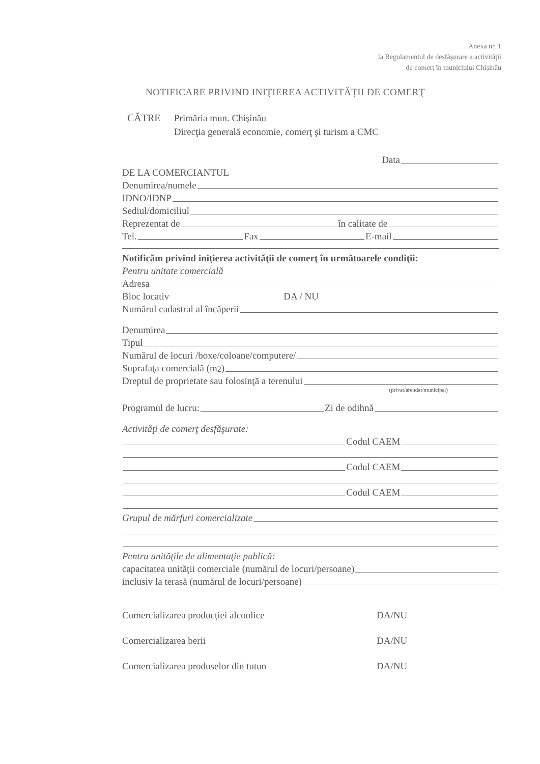Anexa nr. 1
la Regulamentul de desfăşurare a activităţii
de comerţ în municipiul Chişinău
NOTIFICARE PRIVIND INIŢIEREA ACTIVITĂŢII DE COMERŢ
CĂTRE Primăria mun. Chişinău
Direcţia generală economie, comerţ şi turism a CMC
Data
DE LA COMERCIANTUL
Denumirea/numele
IDNO/IDNP
Sediul/domiciliul
Reprezentat de în calitate de
Tel. Fax E-mail
Notificăm privind iniţierea activităţii de comerţ în următoarele condiţii:
Pentru unitate comercială
Adresa
Bloc locativ DA / NU
Numărul cadastral al încăperii
Denumirea
Tipul
Numărul de locuri /boxe/coloane/computere/
Suprafaţa comercială (m<sup>2</sup>)
Dreptul de proprietate sau folosinţă a terenului
(privat/arendat/municipal)
Programul de lucru: Zi de odihnă
Activităţi de comerţ desfăşurate:
Codul CAEM
Codul CAEM
Codul CAEM
Grupul de mărfuri comercializate
Pentru unităţile de alimentaţie publică:
capacitatea unităţii comerciale (numărul de locuri/persoane)
inclusiv la terasă (numărul de locuri/persoane)
Comercializarea producţiei alcoolice DA/NU
Comercializarea berii DA/NU
Comercializarea produselor din tutun DA/NU